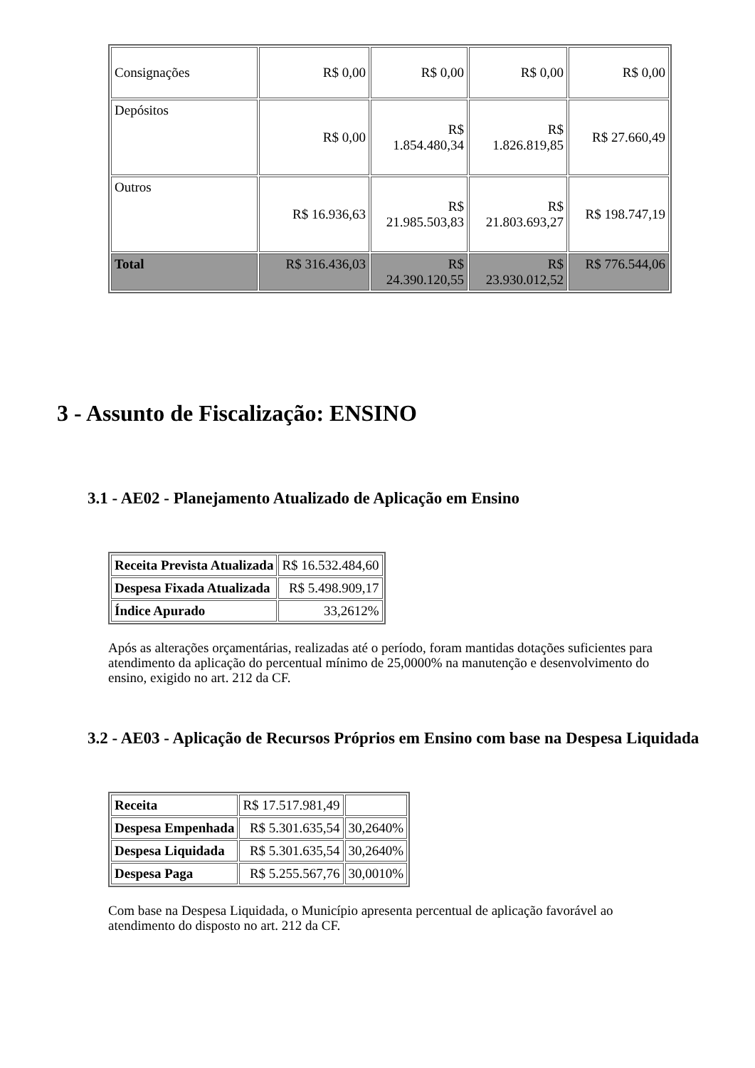| Consignações | R$ 0,00 | R$ 0,00 | R$ 0,00 | R$ 0,00 |
| Depósitos | R$ 0,00 | R$ 1.854.480,34 | R$ 1.826.819,85 | R$ 27.660,49 |
| Outros | R$ 16.936,63 | R$ 21.985.503,83 | R$ 21.803.693,27 | R$ 198.747,19 |
| Total | R$ 316.436,03 | R$ 24.390.120,55 | R$ 23.930.012,52 | R$ 776.544,06 |
3 - Assunto de Fiscalização: ENSINO
3.1 - AE02 - Planejamento Atualizado de Aplicação em Ensino
| Receita Prevista Atualizada | R$ 16.532.484,60 |
| Despesa Fixada Atualizada | R$ 5.498.909,17 |
| Índice Apurado | 33,2612% |
Após as alterações orçamentárias, realizadas até o período, foram mantidas dotações suficientes para atendimento da aplicação do percentual mínimo de 25,0000% na manutenção e desenvolvimento do ensino, exigido no art. 212 da CF.
3.2 - AE03 - Aplicação de Recursos Próprios em Ensino com base na Despesa Liquidada
| Receita | R$ 17.517.981,49 | |
| Despesa Empenhada | R$ 5.301.635,54 | 30,2640% |
| Despesa Liquidada | R$ 5.301.635,54 | 30,2640% |
| Despesa Paga | R$ 5.255.567,76 | 30,0010% |
Com base na Despesa Liquidada, o Município apresenta percentual de aplicação favorável ao atendimento do disposto no art. 212 da CF.